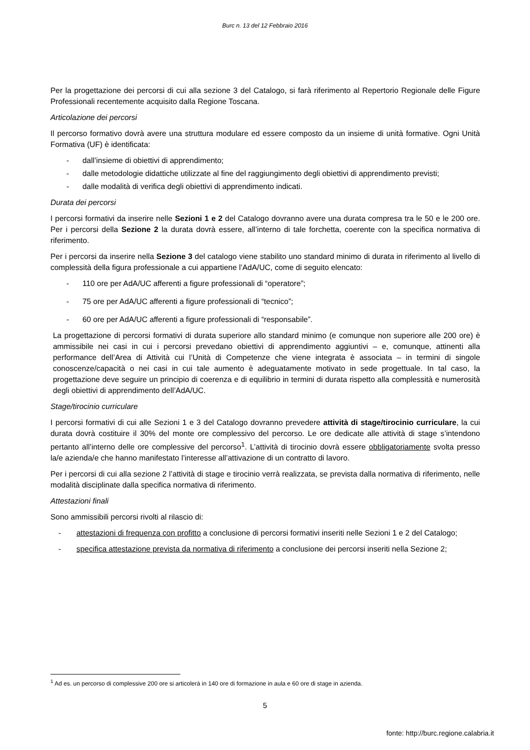Burc n. 13 del 12 Febbraio 2016
Per la progettazione dei percorsi di cui alla sezione 3 del Catalogo, si farà riferimento al Repertorio Regionale delle Figure Professionali recentemente acquisito dalla Regione Toscana.
Articolazione dei percorsi
Il percorso formativo dovrà avere una struttura modulare ed essere composto da un insieme di unità formative. Ogni Unità Formativa (UF) è identificata:
- dall’insieme di obiettivi di apprendimento;
- dalle metodologie didattiche utilizzate al fine del raggiungimento degli obiettivi di apprendimento previsti;
- dalle modalità di verifica degli obiettivi di apprendimento indicati.
Durata dei percorsi
I percorsi formativi da inserire nelle Sezioni 1 e 2 del Catalogo dovranno avere una durata compresa tra le 50 e le 200 ore. Per i percorsi della Sezione 2 la durata dovrà essere, all’interno di tale forchetta, coerente con la specifica normativa di riferimento.
Per i percorsi da inserire nella Sezione 3 del catalogo viene stabilito uno standard minimo di durata in riferimento al livello di complessità della figura professionale a cui appartiene l’AdA/UC, come di seguito elencato:
- 110 ore per AdA/UC afferenti a figure professionali di “operatore”;
- 75 ore per AdA/UC afferenti a figure professionali di “tecnico”;
- 60 ore per AdA/UC afferenti a figure professionali di “responsabile”.
La progettazione di percorsi formativi di durata superiore allo standard minimo (e comunque non superiore alle 200 ore) è ammissibile nei casi in cui i percorsi prevedano obiettivi di apprendimento aggiuntivi – e, comunque, attinenti alla performance dell’Area di Attività cui l’Unità di Competenze che viene integrata è associata – in termini di singole conoscenze/capacità o nei casi in cui tale aumento è adeguatamente motivato in sede progettuale. In tal caso, la progettazione deve seguire un principio di coerenza e di equilibrio in termini di durata rispetto alla complessità e numerosità degli obiettivi di apprendimento dell’AdA/UC.
Stage/tirocinio curriculare
I percorsi formativi di cui alle Sezioni 1 e 3 del Catalogo dovranno prevedere attività di stage/tirocinio curriculare, la cui durata dovrà costituire il 30% del monte ore complessivo del percorso. Le ore dedicate alle attività di stage s’intendono pertanto all’interno delle ore complessive del percorso<sup>1</sup>. L’attività di tirocinio dovrà essere obbligatoriamente svolta presso la/e azienda/e che hanno manifestato l’interesse all’attivazione di un contratto di lavoro.
Per i percorsi di cui alla sezione 2 l’attività di stage e tirocinio verrà realizzata, se prevista dalla normativa di riferimento, nelle modalità disciplinate dalla specifica normativa di riferimento.
Attestazioni finali
Sono ammissibili percorsi rivolti al rilascio di:
- attestazioni di frequenza con profitto a conclusione di percorsi formativi inseriti nelle Sezioni 1 e 2 del Catalogo;
- specifica attestazione prevista da normativa di riferimento a conclusione dei percorsi inseriti nella Sezione 2;
<sup>1</sup> Ad es. un percorso di complessive 200 ore si articolerà in 140 ore di formazione in aula e 60 ore di stage in azienda.
5
fonte: http://burc.regione.calabria.it